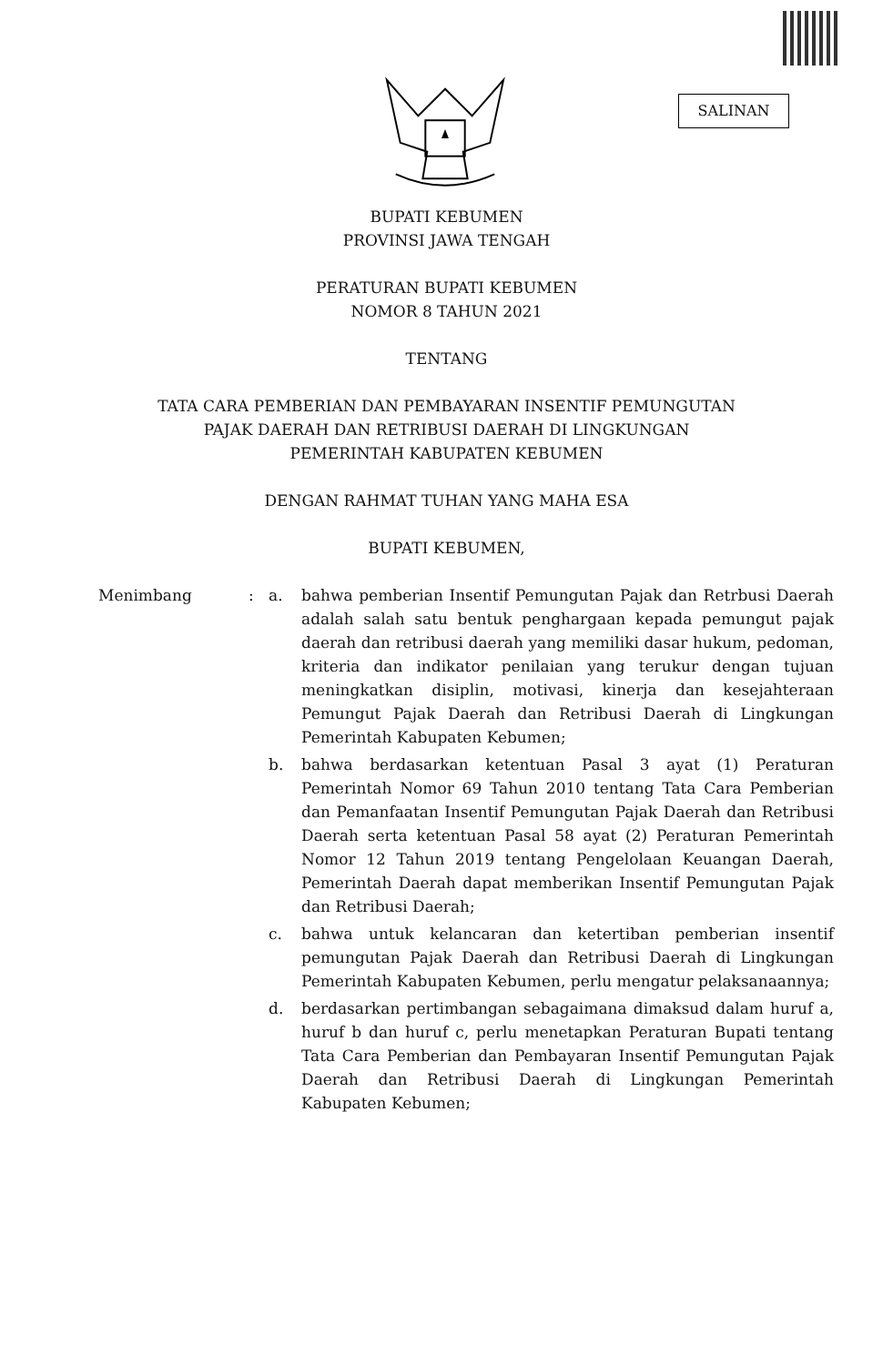SALINAN
BUPATI KEBUMEN
PROVINSI JAWA TENGAH
PERATURAN BUPATI KEBUMEN
NOMOR 8 TAHUN 2021
TENTANG
TATA CARA PEMBERIAN DAN PEMBAYARAN INSENTIF PEMUNGUTAN
PAJAK DAERAH DAN RETRIBUSI DAERAH DI LINGKUNGAN
PEMERINTAH KABUPATEN KEBUMEN
DENGAN RAHMAT TUHAN YANG MAHA ESA
BUPATI KEBUMEN,
Menimbang : a. bahwa pemberian Insentif Pemungutan Pajak dan Retrbusi Daerah adalah salah satu bentuk penghargaan kepada pemungut pajak daerah dan retribusi daerah yang memiliki dasar hukum, pedoman, kriteria dan indikator penilaian yang terukur dengan tujuan meningkatkan disiplin, motivasi, kinerja dan kesejahteraan Pemungut Pajak Daerah dan Retribusi Daerah di Lingkungan Pemerintah Kabupaten Kebumen;
b. bahwa berdasarkan ketentuan Pasal 3 ayat (1) Peraturan Pemerintah Nomor 69 Tahun 2010 tentang Tata Cara Pemberian dan Pemanfaatan Insentif Pemungutan Pajak Daerah dan Retribusi Daerah serta ketentuan Pasal 58 ayat (2) Peraturan Pemerintah Nomor 12 Tahun 2019 tentang Pengelolaan Keuangan Daerah, Pemerintah Daerah dapat memberikan Insentif Pemungutan Pajak dan Retribusi Daerah;
c. bahwa untuk kelancaran dan ketertiban pemberian insentif pemungutan Pajak Daerah dan Retribusi Daerah di Lingkungan Pemerintah Kabupaten Kebumen, perlu mengatur pelaksanaannya;
d. berdasarkan pertimbangan sebagaimana dimaksud dalam huruf a, huruf b dan huruf c, perlu menetapkan Peraturan Bupati tentang Tata Cara Pemberian dan Pembayaran Insentif Pemungutan Pajak Daerah dan Retribusi Daerah di Lingkungan Pemerintah Kabupaten Kebumen;